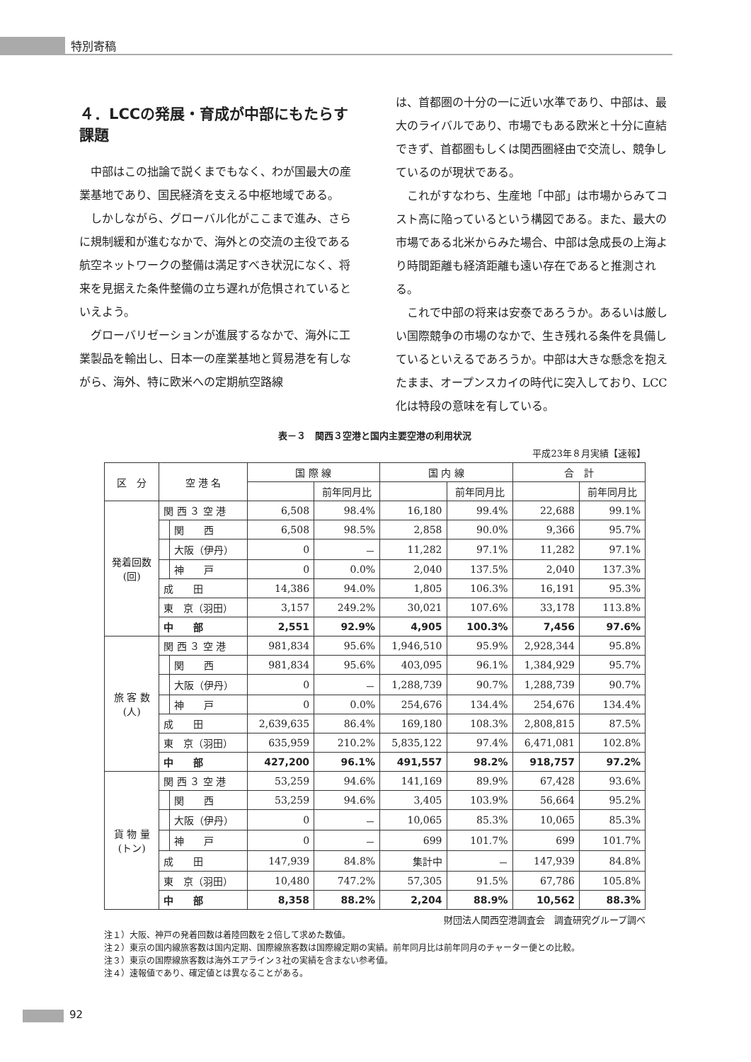特別寄稿
４．LCCの発展・育成が中部にもたらす課題
中部はこの拙論で説くまでもなく、わが国最大の産業基地であり、国民経済を支える中枢地域である。
しかしながら、グローバル化がここまで進み、さらに規制緩和が進むなかで、海外との交流の主役である航空ネットワークの整備は満足すべき状況になく、将来を見据えた条件整備の立ち遅れが危惧されているといえよう。
グローバリゼーションが進展するなかで、海外に工業製品を輸出し、日本一の産業基地と貿易港を有しながら、海外、特に欧米への定期航空路線
は、首都圏の十分の一に近い水準であり、中部は、最大のライバルであり、市場でもある欧米と十分に直結できず、首都圏もしくは関西圏経由で交流し、競争しているのが現状である。
これがすなわち、生産地「中部」は市場からみてコスト高に陥っているという構図である。また、最大の市場である北米からみた場合、中部は急成長の上海より時間距離も経済距離も遠い存在であると推測される。
これで中部の将来は安泰であろうか。あるいは厳しい国際競争の市場のなかで、生き残れる条件を具備しているといえるであろうか。中部は大きな懸念を抱えたまま、オープンスカイの時代に突入しており、LCC化は特段の意味を有している。
表－３　関西３空港と国内主要空港の利用状況
平成23年８月実績【速報】
| 区 分 | 空 港 名 | | 国 際 線 | | 国 内 線 | | 合 計 | |
| --- | --- | --- | --- | --- | --- | --- | --- | --- |
| | | | | 前年同月比 | | 前年同月比 | | 前年同月比 |
| 発着回数 (回) | 関 西 ３ 空 港 | | 6,508 | 98.4% | 16,180 | 99.4% | 22,688 | 99.1% |
| | | 関 西 | 6,508 | 98.5% | 2,858 | 90.0% | 9,366 | 95.7% |
| | | 大阪（伊丹） | 0 | － | 11,282 | 97.1% | 11,282 | 97.1% |
| | | 神 戸 | 0 | 0.0% | 2,040 | 137.5% | 2,040 | 137.3% |
| | 成 田 | | 14,386 | 94.0% | 1,805 | 106.3% | 16,191 | 95.3% |
| | 東 京（羽田） | | 3,157 | 249.2% | 30,021 | 107.6% | 33,178 | 113.8% |
| | 中 部 | | 2,551 | 92.9% | 4,905 | 100.3% | 7,456 | 97.6% |
| 旅 客 数 (人) | 関 西 ３ 空 港 | | 981,834 | 95.6% | 1,946,510 | 95.9% | 2,928,344 | 95.8% |
| | | 関 西 | 981,834 | 95.6% | 403,095 | 96.1% | 1,384,929 | 95.7% |
| | | 大阪（伊丹） | 0 | － | 1,288,739 | 90.7% | 1,288,739 | 90.7% |
| | | 神 戸 | 0 | 0.0% | 254,676 | 134.4% | 254,676 | 134.4% |
| | 成 田 | | 2,639,635 | 86.4% | 169,180 | 108.3% | 2,808,815 | 87.5% |
| | 東 京（羽田） | | 635,959 | 210.2% | 5,835,122 | 97.4% | 6,471,081 | 102.8% |
| | 中 部 | | 427,200 | 96.1% | 491,557 | 98.2% | 918,757 | 97.2% |
| 貨 物 量 (トン) | 関 西 ３ 空 港 | | 53,259 | 94.6% | 141,169 | 89.9% | 67,428 | 93.6% |
| | | 関 西 | 53,259 | 94.6% | 3,405 | 103.9% | 56,664 | 95.2% |
| | | 大阪（伊丹） | 0 | － | 10,065 | 85.3% | 10,065 | 85.3% |
| | | 神 戸 | 0 | － | 699 | 101.7% | 699 | 101.7% |
| | 成 田 | | 147,939 | 84.8% | 集計中 | － | 147,939 | 84.8% |
| | 東 京（羽田） | | 10,480 | 747.2% | 57,305 | 91.5% | 67,786 | 105.8% |
| | 中 部 | | 8,358 | 88.2% | 2,204 | 88.9% | 10,562 | 88.3% |
財団法人関西空港調査会　調査研究グループ調べ
注１）大阪、神戸の発着回数は着陸回数を２倍して求めた数値。
注２）東京の国内線旅客数は国内定期、国際線旅客数は国際線定期の実績。前年同月比は前年同月のチャーター便との比較。
注３）東京の国際線旅客数は海外エアライン３社の実績を含まない参考値。
注４）速報値であり、確定値とは異なることがある。
92